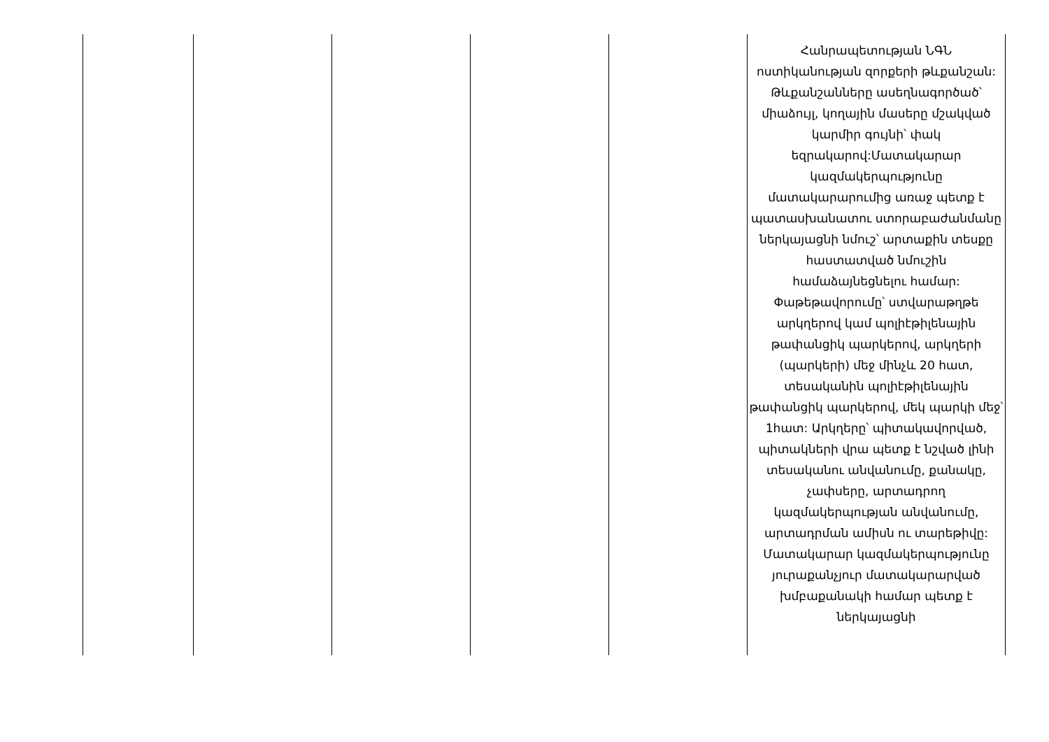| | | | | | Հանրապետության ՆԳՆ ոստիկանության զորքերի թևքանշան: Թևքանշանները ասեղնագործած՝ միաձույլ, կողային մասերը մշակված կարմիր գույնի՝ փակ եզրակարով:Մատակարար կազմակերպությունը մատակարարումից առաջ պետք է պատասխանատու ստորաբաժանմանը ներկայացնի նմուշ՝ արտաքին տեսքը հաստատված նմուշին համաձայնեցնելու համար: Փաթեթավորումը՝ ստվարաթղթե արկղերով կամ պոլիէթիլենային թափանցիկ պարկերով, արկղերի (պարկերի) մեջ մինչև 20 հատ, տեսականին պոլիէթիլենային թափանցիկ պարկերով, մեկ պարկի մեջ՝ 1հատ: Արկղերը՝ պիտակավորված, պիտակների վրա պետք է նշված լինի տեսականու անվանումը, քանակը, չափսերը, արտադրող կազմակերպության անվանումը, արտադրման ամիսն ու տարեթիվը: Մատակարար կազմակերպությունը յուրաքանչյուր մատակարարված խմբաքանակի համար պետք է ներկայացնի |